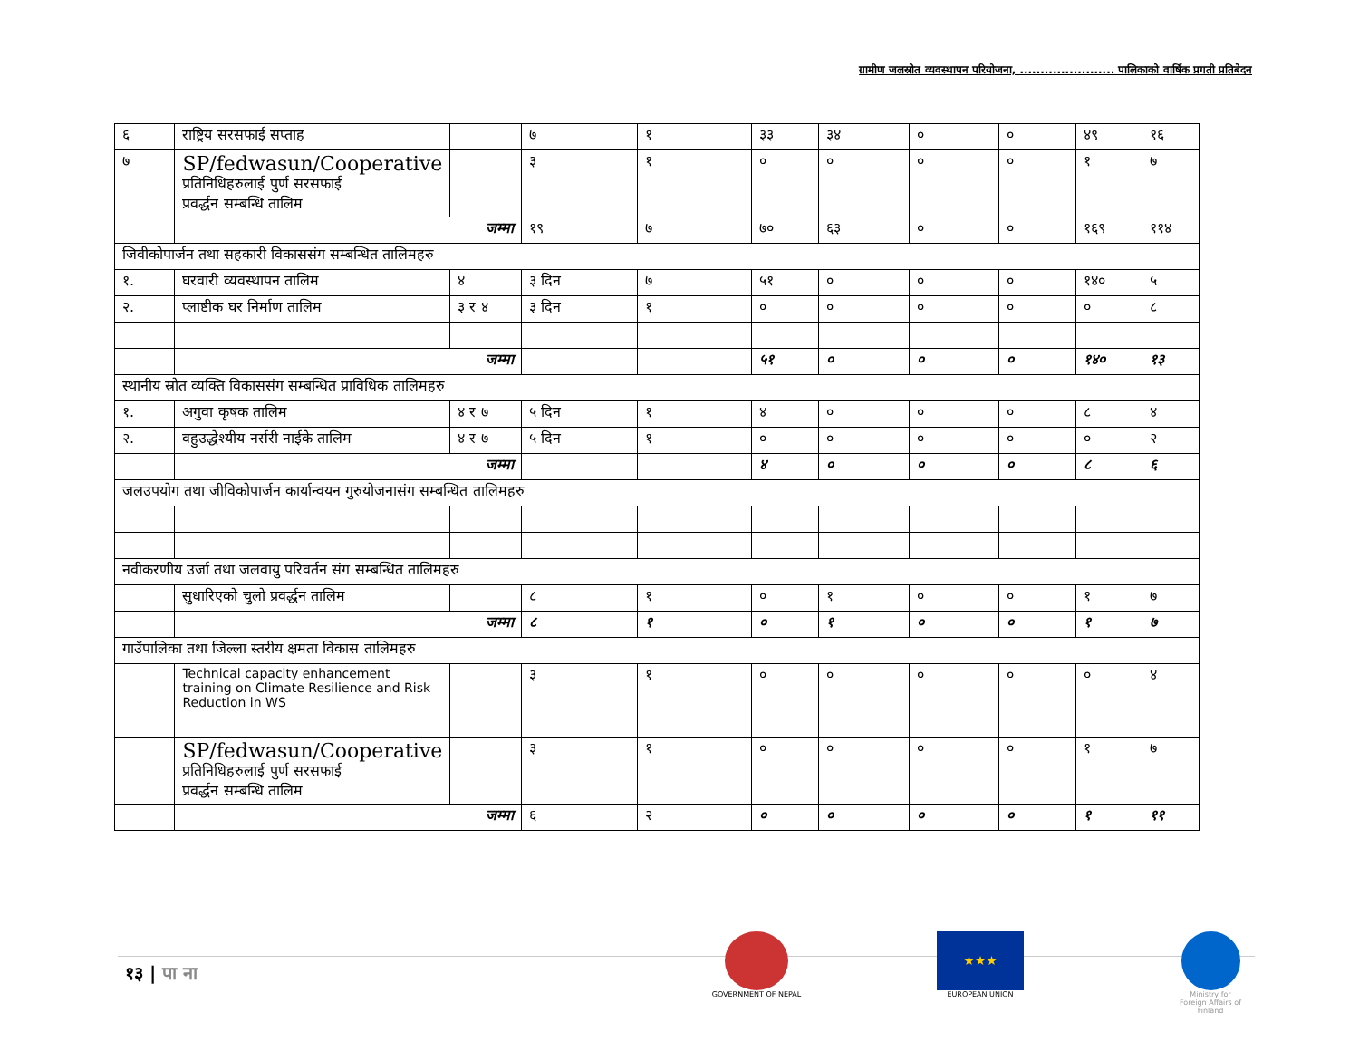ग्रामीण जलस्रोत व्यवस्थापन परियोजना, ....................... पालिकाको वार्षिक प्रगती प्रतिबेदन
| ६ | राष्ट्रिय सरसफाई सप्ताह | | ७ | १ | ३३ | ३४ | ० | ० | ४९ | १६ |
| ७ | SP/fedwasun/Cooperative प्रतिनिधिहरुलाई पुर्ण सरसफाई प्रवर्द्धन सम्बन्धि तालिम | | ३ | १ | ० | ० | ० | ० | १ | ७ |
| | जम्मा | | १९ | ७ | ७० | ६३ | ० | ० | १६९ | ११४ |
| जिवीकोपार्जन तथा सहकारी विकाससंग सम्बन्धित तालिमहरु | | | | | | | | | | |
| १. | घरवारी व्यवस्थापन तालिम | ४ | ३ दिन | ७ | ५१ | ० | ० | ० | १४० | ५ |
| २. | प्लाष्टीक घर निर्माण तालिम | ३ र ४ | ३ दिन | १ | ० | ० | ० | ० | ० | ८ |
| | जम्मा | | | | ५१ | ० | ० | ० | १४० | १३ |
| स्थानीय स्रोत व्यक्ति विकाससंग सम्बन्धित प्राविधिक तालिमहरु | | | | | | | | | | |
| १. | अगुवा कृषक तालिम | ४ र ७ | ५ दिन | १ | ४ | ० | ० | ० | ८ | ४ |
| २. | वहुउद्धेश्यीय नर्सरी नाईके तालिम | ४ र ७ | ५ दिन | १ | ० | ० | ० | ० | ० | २ |
| | जम्मा | | | | ४ | ० | ० | ० | ८ | ६ |
| जलउपयोग तथा जीविकोपार्जन कार्यान्वयन गुरुयोजनासंग सम्बन्धित तालिमहरु | | | | | | | | | | |
| नवीकरणीय उर्जा तथा जलवायु परिवर्तन संग सम्बन्धित तालिमहरु | | | | | | | | | | |
| | सुधारिएको चुलो प्रवर्द्धन तालिम | | ८ | १ | ० | १ | ० | ० | १ | ७ |
| | जम्मा | | ८ | १ | ० | १ | ० | ० | १ | ७ |
| गाउँपालिका तथा जिल्ला स्तरीय क्षमता विकास तालिमहरु | | | | | | | | | | |
| | Technical capacity enhancement training on Climate Resilience and Risk Reduction in WS | | ३ | १ | ० | ० | ० | ० | ० | ४ |
| | SP/fedwasun/Cooperative प्रतिनिधिहरुलाई पुर्ण सरसफाई प्रवर्द्धन सम्बन्धि तालिम | | ३ | १ | ० | ० | ० | ० | १ | ७ |
| | जम्मा | | ६ | २ | ० | ० | ० | ० | १ | ११ |
१३ | पा ना
GOVERNMENT OF NEPAL
★★★
EUROPEAN UNION
Ministry for Foreign Affairs of Finland